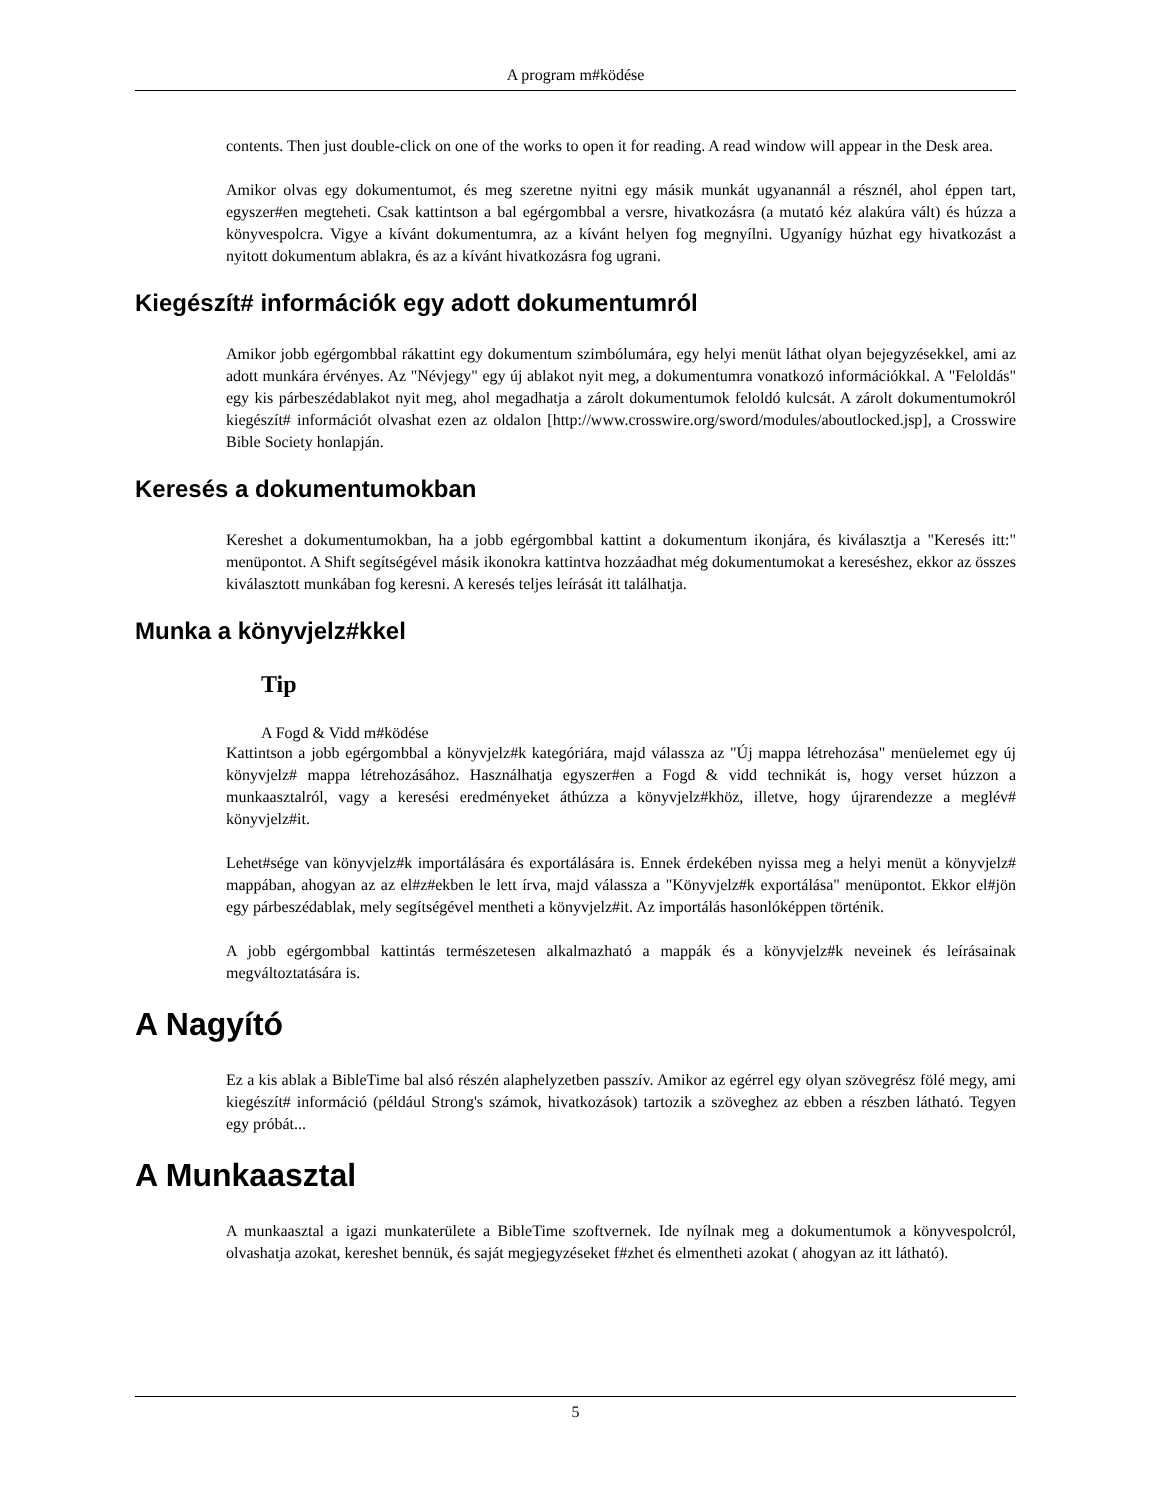A program m#ködése
contents. Then just double-click on one of the works to open it for reading. A read window will appear in the Desk area.
Amikor olvas egy dokumentumot, és meg szeretne nyitni egy másik munkát ugyanannál a résznél, ahol éppen tart, egyszer#en megteheti. Csak kattintson a bal egérgombbal a versre, hivatkozásra (a mutató kéz alakúra vált) és húzza a könyvespolcra. Vigye a kívánt dokumentumra, az a kívánt helyen fog megnyílni. Ugyanígy húzhat egy hivatkozást a nyitott dokumentum ablakra, és az a kívánt hivatkozásra fog ugrani.
Kiegészít# információk egy adott dokumentumról
Amikor jobb egérgombbal rákattint egy dokumentum szimbólumára, egy helyi menüt láthat olyan bejegyzésekkel, ami az adott munkára érvényes. Az "Névjegy" egy új ablakot nyit meg, a dokumentumra vonatkozó információkkal. A "Feloldás" egy kis párbeszédablakot nyit meg, ahol megadhatja a zárolt dokumentumok feloldó kulcsát. A zárolt dokumentumokról kiegészít# információt olvashat ezen az oldalon [http://www.crosswire.org/sword/modules/aboutlocked.jsp], a Crosswire Bible Society honlapján.
Keresés a dokumentumokban
Kereshet a dokumentumokban, ha a jobb egérgombbal kattint a dokumentum ikonjára, és kiválasztja a "Keresés itt:" menüpontot. A Shift segítségével másik ikonokra kattintva hozzáadhat még dokumentumokat a kereséshez, ekkor az összes kiválasztott munkában fog keresni. A keresés teljes leírását itt találhatja.
Munka a könyvjelz#kkel
Tip
A Fogd & Vidd m#ködése
Kattintson a jobb egérgombbal a könyvjelz#k kategóriára, majd válassza az "Új mappa létrehozása" menüelemet egy új könyvjelz# mappa létrehozásához. Használhatja egyszer#en a Fogd & vidd technikát is, hogy verset húzzon a munkaasztalról, vagy a keresési eredményeket áthúzza a könyvjelz#khöz, illetve, hogy újrarendezze a meglév# könyvjelz#it.
Lehet#sége van könyvjelz#k importálására és exportálására is. Ennek érdekében nyissa meg a helyi menüt a könyvjelz# mappában, ahogyan az az el#z#ekben le lett írva, majd válassza a "Könyvjelz#k exportálása" menüpontot. Ekkor el#jön egy párbeszédablak, mely segítségével mentheti a könyvjelz#it. Az importálás hasonlóképpen történik.
A jobb egérgombbal kattintás természetesen alkalmazható a mappák és a könyvjelz#k neveinek és leírásainak megváltoztatására is.
A Nagyító
Ez a kis ablak a BibleTime bal alsó részén alaphelyzetben passzív. Amikor az egérrel egy olyan szövegrész fölé megy, ami kiegészít# információ (például Strong's számok, hivatkozások) tartozik a szöveghez az ebben a részben látható. Tegyen egy próbát...
A Munkaasztal
A munkaasztal a igazi munkaterülete a BibleTime szoftvernek. Ide nyílnak meg a dokumentumok a könyvespolcról, olvashatja azokat, kereshet bennük, és saját megjegyzéseket f#zhet és elmentheti azokat ( ahogyan az itt látható).
5